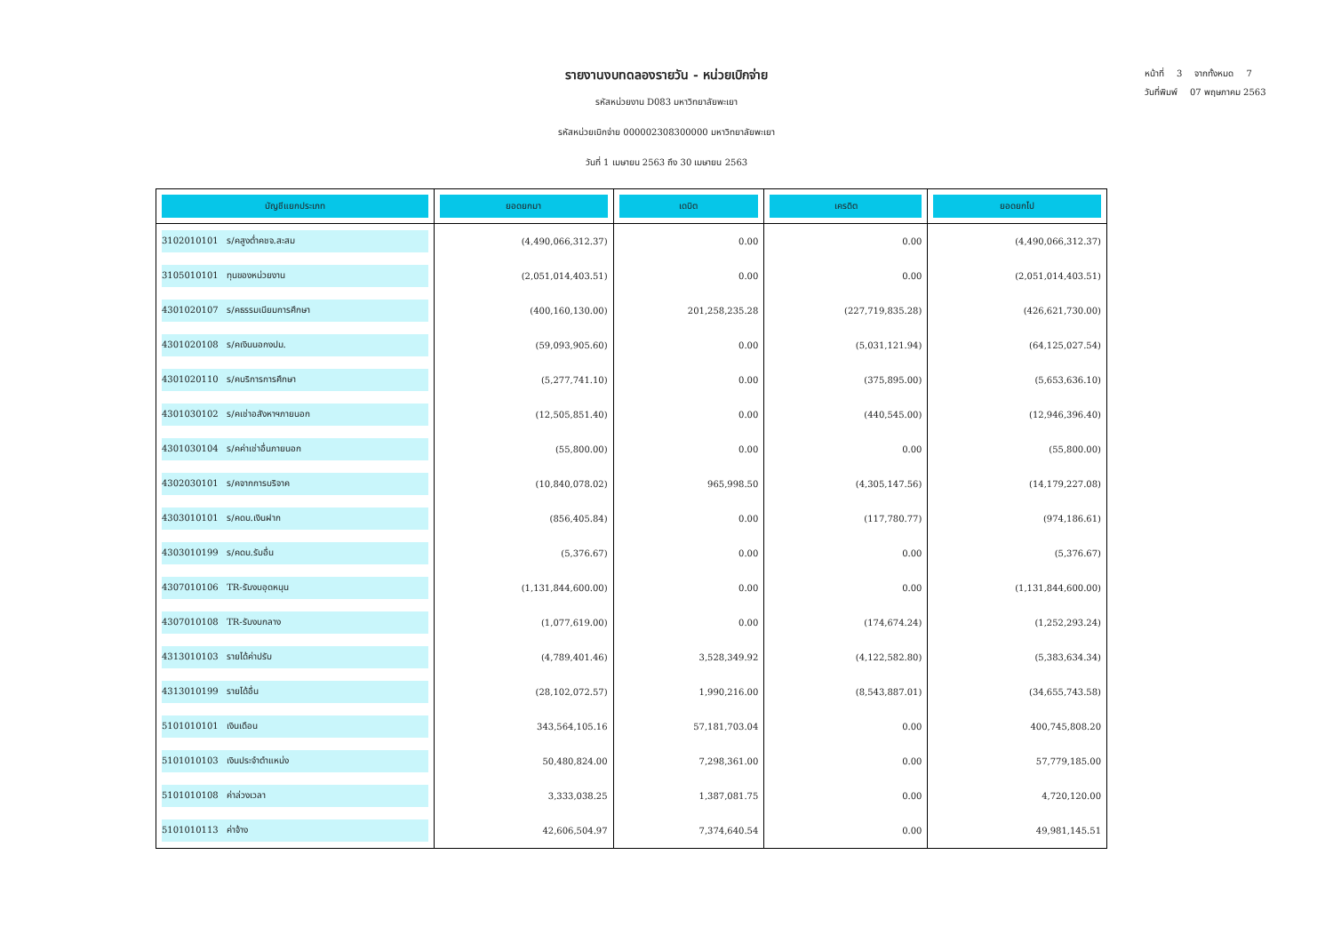รายงานงบทดลองรายวัน - หน่วยเบิกจ่าย
รหัสหน่วยงาน D083 มหาวิทยาลัยพะเยา
รหัสหน่วยเบิกจ่าย 000002308300000 มหาวิทยาลัยพะเยา
วันที่ 1 เมษายน 2563 ถึง 30 เมษายน 2563
หน้าที่ 3 จากทั้งหมด 7
วันที่พิมพ์ 07 พฤษภาคม 2563
| บัญชีแยกประเภท | ยอดยกมา | เดบิต | เครดิต | ยอดยกไป |
| --- | --- | --- | --- | --- |
| 3102010101 ร/คสูงต่ำคชจ.สะสม | (4,490,066,312.37) | 0.00 | 0.00 | (4,490,066,312.37) |
| 3105010101 ทุนของหน่วยงาน | (2,051,014,403.51) | 0.00 | 0.00 | (2,051,014,403.51) |
| 4301020107 ร/คธรรมเนียมการศึกษา | (400,160,130.00) | 201,258,235.28 | (227,719,835.28) | (426,621,730.00) |
| 4301020108 ร/คเงินนอกงปม. | (59,093,905.60) | 0.00 | (5,031,121.94) | (64,125,027.54) |
| 4301020110 ร/คบริการการศึกษา | (5,277,741.10) | 0.00 | (375,895.00) | (5,653,636.10) |
| 4301030102 ร/คเช่าอสังหาฯภายนอก | (12,505,851.40) | 0.00 | (440,545.00) | (12,946,396.40) |
| 4301030104 ร/คค่าเช่าอื่นภายนอก | (55,800.00) | 0.00 | 0.00 | (55,800.00) |
| 4302030101 ร/คจากการบริจาค | (10,840,078.02) | 965,998.50 | (4,305,147.56) | (14,179,227.08) |
| 4303010101 ร/คดบ.เงินฝาก | (856,405.84) | 0.00 | (117,780.77) | (974,186.61) |
| 4303010199 ร/คดบ.รับอื่น | (5,376.67) | 0.00 | 0.00 | (5,376.67) |
| 4307010106 TR-รับงบอุดหนุน | (1,131,844,600.00) | 0.00 | 0.00 | (1,131,844,600.00) |
| 4307010108 TR-รับงบกลาง | (1,077,619.00) | 0.00 | (174,674.24) | (1,252,293.24) |
| 4313010103 รายได้ค่าปรับ | (4,789,401.46) | 3,528,349.92 | (4,122,582.80) | (5,383,634.34) |
| 4313010199 รายได้อื่น | (28,102,072.57) | 1,990,216.00 | (8,543,887.01) | (34,655,743.58) |
| 5101010101 เงินเดือน | 343,564,105.16 | 57,181,703.04 | 0.00 | 400,745,808.20 |
| 5101010103 เงินประจำตำแหน่ง | 50,480,824.00 | 7,298,361.00 | 0.00 | 57,779,185.00 |
| 5101010108 ค่าล่วงเวลา | 3,333,038.25 | 1,387,081.75 | 0.00 | 4,720,120.00 |
| 5101010113 ค่าจ้าง | 42,606,504.97 | 7,374,640.54 | 0.00 | 49,981,145.51 |